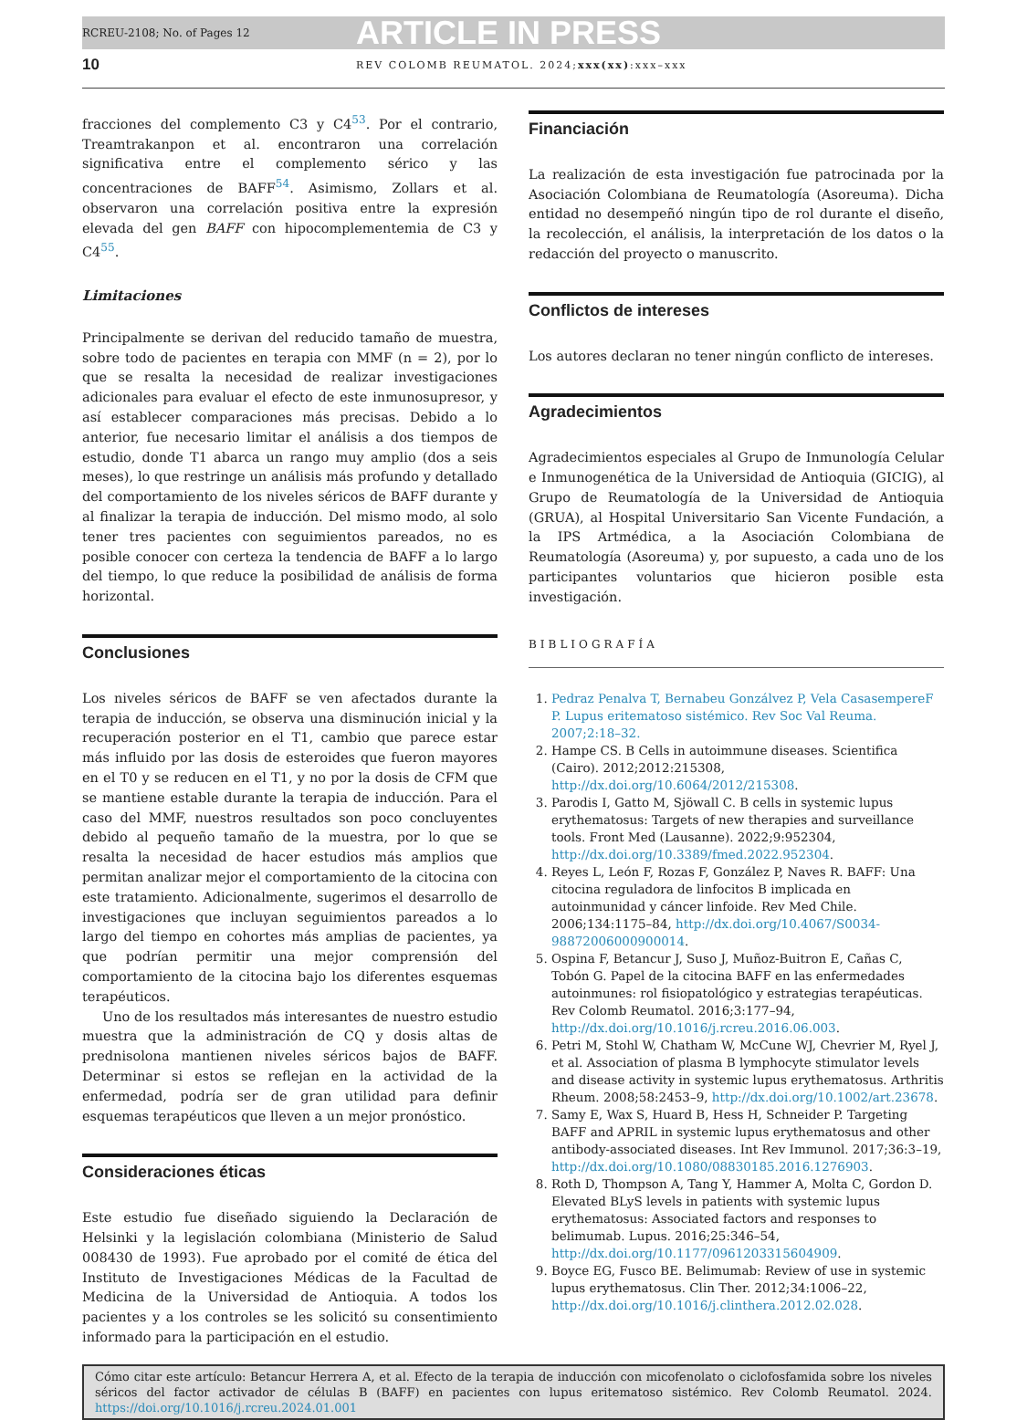RCREU-2108; No. of Pages 12 ARTICLE IN PRESS
10 REV COLOMB REUMATOL. 2024;xxx(xx):xxx–xxx
fracciones del complemento C3 y C4<sup>53</sup>. Por el contrario, Treamtrakanpon et al. encontraron una correlación significativa entre el complemento sérico y las concentraciones de BAFF<sup>54</sup>. Asimismo, Zollars et al. observaron una correlación positiva entre la expresión elevada del gen BAFF con hipocomplementemia de C3 y C4<sup>55</sup>.
Limitaciones
Principalmente se derivan del reducido tamaño de muestra, sobre todo de pacientes en terapia con MMF (n = 2), por lo que se resalta la necesidad de realizar investigaciones adicionales para evaluar el efecto de este inmunosupresor, y así establecer comparaciones más precisas. Debido a lo anterior, fue necesario limitar el análisis a dos tiempos de estudio, donde T1 abarca un rango muy amplio (dos a seis meses), lo que restringe un análisis más profundo y detallado del comportamiento de los niveles séricos de BAFF durante y al finalizar la terapia de inducción. Del mismo modo, al solo tener tres pacientes con seguimientos pareados, no es posible conocer con certeza la tendencia de BAFF a lo largo del tiempo, lo que reduce la posibilidad de análisis de forma horizontal.
Conclusiones
Los niveles séricos de BAFF se ven afectados durante la terapia de inducción, se observa una disminución inicial y la recuperación posterior en el T1, cambio que parece estar más influido por las dosis de esteroides que fueron mayores en el T0 y se reducen en el T1, y no por la dosis de CFM que se mantiene estable durante la terapia de inducción. Para el caso del MMF, nuestros resultados son poco concluyentes debido al pequeño tamaño de la muestra, por lo que se resalta la necesidad de hacer estudios más amplios que permitan analizar mejor el comportamiento de la citocina con este tratamiento. Adicionalmente, sugerimos el desarrollo de investigaciones que incluyan seguimientos pareados a lo largo del tiempo en cohortes más amplias de pacientes, ya que podrían permitir una mejor comprensión del comportamiento de la citocina bajo los diferentes esquemas terapéuticos.
Uno de los resultados más interesantes de nuestro estudio muestra que la administración de CQ y dosis altas de prednisolona mantienen niveles séricos bajos de BAFF. Determinar si estos se reflejan en la actividad de la enfermedad, podría ser de gran utilidad para definir esquemas terapéuticos que lleven a un mejor pronóstico.
Consideraciones éticas
Este estudio fue diseñado siguiendo la Declaración de Helsinki y la legislación colombiana (Ministerio de Salud 008430 de 1993). Fue aprobado por el comité de ética del Instituto de Investigaciones Médicas de la Facultad de Medicina de la Universidad de Antioquia. A todos los pacientes y a los controles se les solicitó su consentimiento informado para la participación en el estudio.
Financiación
La realización de esta investigación fue patrocinada por la Asociación Colombiana de Reumatología (Asoreuma). Dicha entidad no desempeñó ningún tipo de rol durante el diseño, la recolección, el análisis, la interpretación de los datos o la redacción del proyecto o manuscrito.
Conflictos de intereses
Los autores declaran no tener ningún conflicto de intereses.
Agradecimientos
Agradecimientos especiales al Grupo de Inmunología Celular e Inmunogenética de la Universidad de Antioquia (GICIG), al Grupo de Reumatología de la Universidad de Antioquia (GRUA), al Hospital Universitario San Vicente Fundación, a la IPS Artmédica, a la Asociación Colombiana de Reumatología (Asoreuma) y, por supuesto, a cada uno de los participantes voluntarios que hicieron posible esta investigación.
BIBLIOGRAFÍA
1. Pedraz Penalva T, Bernabeu Gonzálvez P, Vela CasasempereF P. Lupus eritematoso sistémico. Rev Soc Val Reuma. 2007;2:18–32.
2. Hampe CS. B Cells in autoimmune diseases. Scientifica (Cairo). 2012;2012:215308, http://dx.doi.org/10.6064/2012/215308.
3. Parodis I, Gatto M, Sjöwall C. B cells in systemic lupus erythematosus: Targets of new therapies and surveillance tools. Front Med (Lausanne). 2022;9:952304, http://dx.doi.org/10.3389/fmed.2022.952304.
4. Reyes L, León F, Rozas F, González P, Naves R. BAFF: Una citocina reguladora de linfocitos B implicada en autoinmunidad y cáncer linfoide. Rev Med Chile. 2006;134:1175–84, http://dx.doi.org/10.4067/S0034-98872006000900014.
5. Ospina F, Betancur J, Suso J, Muñoz-Buitron E, Cañas C, Tobón G. Papel de la citocina BAFF en las enfermedades autoinmunes: rol fisiopatológico y estrategias terapéuticas. Rev Colomb Reumatol. 2016;3:177–94, http://dx.doi.org/10.1016/j.rcreu.2016.06.003.
6. Petri M, Stohl W, Chatham W, McCune WJ, Chevrier M, Ryel J, et al. Association of plasma B lymphocyte stimulator levels and disease activity in systemic lupus erythematosus. Arthritis Rheum. 2008;58:2453–9, http://dx.doi.org/10.1002/art.23678.
7. Samy E, Wax S, Huard B, Hess H, Schneider P. Targeting BAFF and APRIL in systemic lupus erythematosus and other antibody-associated diseases. Int Rev Immunol. 2017;36:3–19, http://dx.doi.org/10.1080/08830185.2016.1276903.
8. Roth D, Thompson A, Tang Y, Hammer A, Molta C, Gordon D. Elevated BLyS levels in patients with systemic lupus erythematosus: Associated factors and responses to belimumab. Lupus. 2016;25:346–54, http://dx.doi.org/10.1177/0961203315604909.
9. Boyce EG, Fusco BE. Belimumab: Review of use in systemic lupus erythematosus. Clin Ther. 2012;34:1006–22, http://dx.doi.org/10.1016/j.clinthera.2012.02.028.
Cómo citar este artículo: Betancur Herrera A, et al. Efecto de la terapia de inducción con micofenolato o ciclofosfamida sobre los niveles séricos del factor activador de células B (BAFF) en pacientes con lupus eritematoso sistémico. Rev Colomb Reumatol. 2024. https://doi.org/10.1016/j.rcreu.2024.01.001